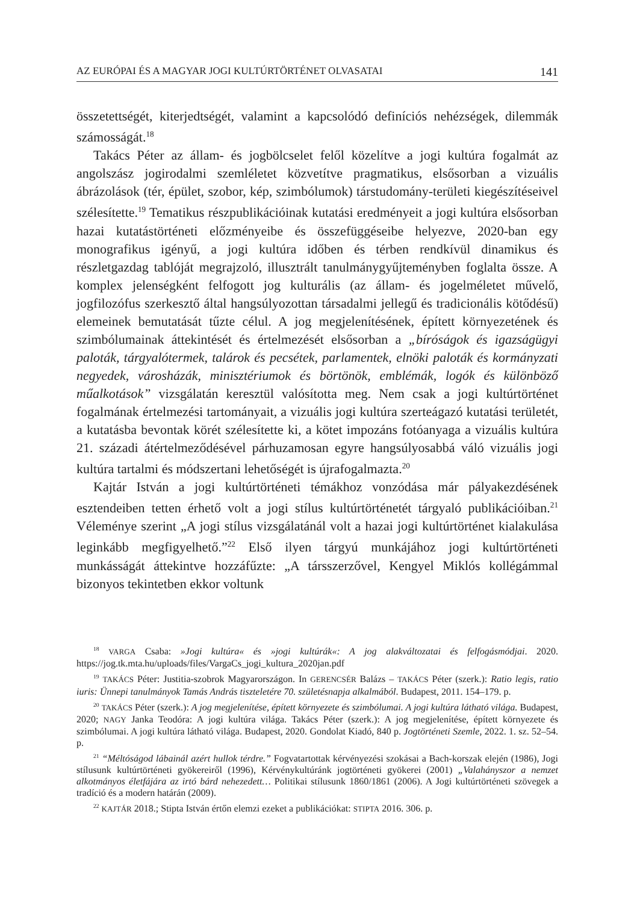AZ EURÓPAI ÉS A MAGYAR JOGI KULTÚRTÖRTÉNET OLVASATAI 141
összetettségét, kiterjedtségét, valamint a kapcsolódó definíciós nehézségek, dilemmák számosságát.<sup>18</sup>
Takács Péter az állam- és jogbölcselet felől közelítve a jogi kultúra fogalmát az angolszász jogirodalmi szemléletet közvetítve pragmatikus, elsősorban a vizuális ábrázolások (tér, épület, szobor, kép, szimbólumok) társtudomány-területi kiegészítéseivel szélesítette.<sup>19</sup> Tematikus részpublikációinak kutatási eredményeit a jogi kultúra elsősorban hazai kutatástörténeti előzményeibe és összefüggéseibe helyezve, 2020-ban egy monografikus igényű, a jogi kultúra időben és térben rendkívül dinamikus és részletgazdag tablóját megrajzoló, illusztrált tanulmánygyűjteményben foglalta össze. A komplex jelenségként felfogott jog kulturális (az állam- és jogelméletet művelő, jogfilozófus szerkesztő által hangsúlyozottan társadalmi jellegű és tradicionális kötődésű) elemeinek bemutatását tűzte célul. A jog megjelenítésének, épített környezetének és szimbólumainak áttekintését és értelmezését elsősorban a „bíróságok és igazságügyi paloták, tárgyalótermek, talárok és pecsétek, parlamentek, elnöki paloták és kormányzati negyedek, városházák, minisztériumok és börtönök, emblémák, logók és különböző műalkotások” vizsgálatán keresztül valósította meg. Nem csak a jogi kultúrtörténet fogalmának értelmezési tartományait, a vizuális jogi kultúra szerteágazó kutatási területét, a kutatásba bevontak körét szélesítette ki, a kötet impozáns fotóanyaga a vizuális kultúra 21. századi átértelmeződésével párhuzamosan egyre hangsúlyosabbá váló vizuális jogi kultúra tartalmi és módszertani lehetőségét is újrafogalmazta.<sup>20</sup>
Kajtár István a jogi kultúrtörténeti témákhoz vonzódása már pályakezdésének esztendeiben tetten érhető volt a jogi stílus kultúrtörténetét tárgyaló publikációiban.<sup>21</sup> Véleménye szerint „A jogi stílus vizsgálatánál volt a hazai jogi kultúrtörténet kialakulása leginkább megfigyelhető.”<sup>22</sup> Első ilyen tárgyú munkájához jogi kultúrtörténeti munkásságát áttekintve hozzáfűzte: „A társszerzővel, Kengyel Miklós kollégámmal bizonyos tekintetben ekkor voltunk
<sup>18</sup> VARGA Csaba: »Jogi kultúra« és »jogi kultúrák«: A jog alakváltozatai és felfogásmódjai. 2020. https://jog.tk.mta.hu/uploads/files/VargaCs_jogi_kultura_2020jan.pdf
<sup>19</sup> TAKÁCS Péter: Justitia-szobrok Magyarországon. In GERENCSÉR Balázs – TAKÁCS Péter (szerk.): Ratio legis, ratio iuris: Ünnepi tanulmányok Tamás András tiszteletére 70. születésnapja alkalmából. Budapest, 2011. 154–179. p.
<sup>20</sup> TAKÁCS Péter (szerk.): A jog megjelenítése, épített környezete és szimbólumai. A jogi kultúra látható világa. Budapest, 2020; NAGY Janka Teodóra: A jogi kultúra világa. Takács Péter (szerk.): A jog megjelenítése, épített környezete és szimbólumai. A jogi kultúra látható világa. Budapest, 2020. Gondolat Kiadó, 840 p. Jogtörténeti Szemle, 2022. 1. sz. 52–54. p.
<sup>21</sup> “Méltóságod lábainál azért hullok térdre.” Fogvatartottak kérvényezési szokásai a Bach-korszak elején (1986), Jogi stílusunk kultúrtörténeti gyökereiről (1996), Kérvénykultúránk jogtörténeti gyökerei (2001) „Valahányszor a nemzet alkotmányos életfájára az irtó bárd nehezedett… Politikai stílusunk 1860/1861 (2006). A Jogi kultúrtörténeti szövegek a tradíció és a modern határán (2009).
<sup>22</sup> KAJTÁR 2018.; Stipta István értőn elemzi ezeket a publikációkat: STIPTA 2016. 306. p.